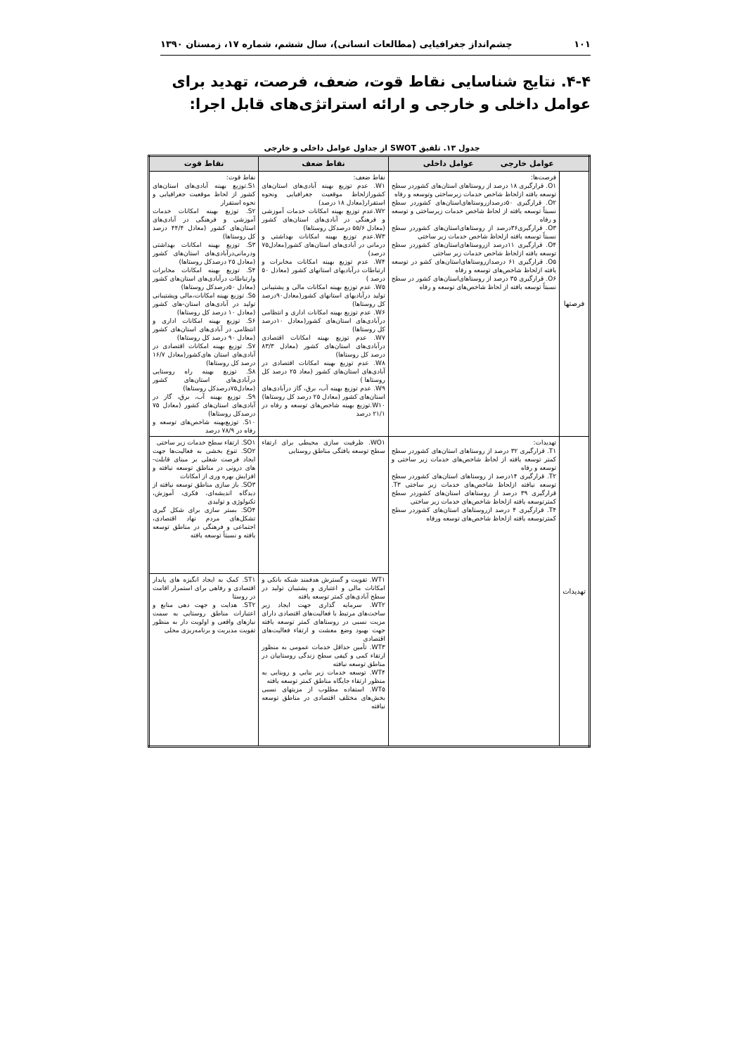۱۰۱ چشم‌انداز جغرافیایی (مطالعات انسانی)، سال ششم، شماره ۱۷، زمستان ۱۳۹۰
۴-۴. نتایج شناسایی نقاط قوت، ضعف، فرصت، تهدید برای عوامل داخلی و خارجی و ارائه استراتژی‌های قابل اجرا:
جدول ۱۳. تلفیق SWOT از جداول عوامل داخلی و خارجی
| عوامل خارجی عوامل داخلی | | نقاط ضعف | نقاط قوت |
| --- | --- | --- | --- |
| فرصتها | فرصت‌ها: O۱. قرارگیری ۱۸ درصد از روستاهای استان‌های کشوردر سطح توسعه یافته ازلحاظ شاخص خدمات زیرساختی وتوسعه و رفاه O۲. قرارگیری ۵۰درصدازروستاهای‌استان‌های کشوردر سطح نسبتاً توسعه یافته از لحاظ شاخص خدمات زیرساختی و توسعه و رفاه O۳. قرارگیری۳۶درصد از روستاهای‌استان‌های کشوردر سطح نسبتاً توسعه یافته ازلحاظ شاخص خدمات زیر ساختی O۴. قرارگیری ۱۱درصد ازروستاهای‌استان‌های کشوردر سطح توسعه یافته ازلحاظ شاخص خدمات زیر ساختی O۵. قرارگیری ۶۱ درصدازروستاهای‌استان‌های کشو در توسعه یافته ازلحاظ شاخص‌های توسعه و رفاه O۶. قرارگیری ۳۵ درصد از روستاهای‌استان‌های کشور در سطح نسبتاً توسعه یافته از لحاظ شاخص‌های توسعه و رفاه | نقاط ضعف: W۱. عدم توزیع بهینه آبادی‌های استان‌های کشورازلحاظ موقعیت جغرافیایی ونحوه استقرار(معادل ۱۸ درصد) W۲.عدم توزیع بهینه امکانات خدمات آموزشی و فرهنگی در آبادی‌های استان‌های کشور (معادل ۵۵/۶ درصدکل روستاها) W۳.عدم توزیع بهینه امکانات بهداشتی و درمانی در آبادی‌های استان‌های کشور(معادل۷۵ درصد) W۴. عدم توزیع بهینه امکانات مخابرات و ارتباطات درآبادیهای استانهای کشور (معادل ۵۰ درصد ) W۵. عدم توزیع بهینه امکانات مالی و پشتیبانی تولید درآبادیهای استانهای کشور(معادل۹۰درصد کل روستاها) W۶. عدم توزیع بهینه امکانات اداری و انتظامی درآبادی‌های استان‌های کشور(معادل ۱۰درصد کل روستاها) W۷. عدم توزیع بهینه امکانات اقتصادی درآبادی‌های استان‌های کشور (معادل ۸۳/۳ درصد کل روستاها) W۸. عدم توزیع بهینه امکانات اقتصادی در آبادی‌های استان‌های کشور (معاد ۲۵ درصد کل روستاها ) W۹. عدم توزیع بهینه آب، برق، گاز درآبادی‌های استان‌های کشور (معادل ۲۵ درصد کل روستاها) W۱۰.توزیع بهینه شاخص‌های توسعه و رفاه در ۲۱/۱ درصد | نقاط قوت: S۱.توزیع بهینه آبادی‌های استان‌های کشور از لحاظ موقعیت جغرافیایی و نحوه استقرار S۲. توزیع بهینه امکانات خدمات آموزشی و فرهنگی در آبادی‌های استان‌های کشور (معادل ۴۴/۴ درصد کل روستاها) S۳. توزیع بهینه امکانات بهداشتی ودرمانی‌درآبادی‌های استان‌های کشور (معادل ۲۵ درصدکل روستاها) S۴. توزیع بهینه امکانات مخابرات وارتباطات درآبادی‌های استان‌های کشور (معادل ۵۰درصدکل روستاها) S۵. توزیع بهینه امکانات،مالی وپشتیبانی تولید در آبادی‌های استان-های کشور (معادل ۱۰ درصد کل روستاها) S۶. توزیع بهینه امکانات اداری و انتظامی در آبادی‌های استان‌های کشور (معادل ۹۰ درصد کل روستاها) S۷. توزیع بهینه امکانات اقتصادی در آبادی‌های استان های‌کشور(معادل ۱۶/۷ درصد کل روستاها) S۸. توزیع بهینه راه روستایی درآبادی‌های استان‌های کشور (معادل۷۵درصدکل روستاها) S۹. توزیع بهینه آب، برق، گاز در آبادی‌های استان‌های کشور (معادل ۷۵ درصدکل روستاها) S۱۰. توزیع‌بهینه شاخص‌های توسعه و رفاه در ۷۸/۹ درصد |
| تهدیدات | تهدیدات: T۱. قرارگیری ۳۲ درصد از روستاهای استان‌های کشوردر سطح کمتر توسعه یافته از لحاظ شاخص‌های خدمات زیر ساختی و توسعه و رفاه T۲. قرارگیری ۱۴درصد از روستاهای استان‌های کشوردر سطح توسعه نیافته ازلحاظ شاخص‌های خدمات زیر ساختی T۳. قرارگیری ۳۹ درصد از روستاهای استان‌های کشوردر سطح کمترتوسعه یافته ازلحاظ شاخص‌های خدمات زیر ساختی T۴. قرارگیری ۴ درصد ازروستاهای استان‌های کشوردر سطح کمترتوسعه یافته ازلحاظ شاخص‌های توسعه ورفاه | WO۱. ظرفیت سازی محیطی برای ارتقاء سطح توسعه یافتگی مناطق روستایی | SO۱. ارتقاء سطح خدمات زیر ساختی SO۲. تنوع بخشی به فعالیت‌ها جهت ایجاد فرصت شغلی بر مبنای قابلت-های درونی در مناطق توسعه نیافته و افزایش بهره وری از امکانات SO۳. باز سازی مناطق توسعه نیافته از دیدگاه اندیشه‌ای، فکری، آموزش، تکنولوژی و تولیدی SO۴. بستر سازی برای شکل گیری تشکل‌های مردم نهاد اقتصادی، اجتماعی و فرهنگی در مناطق توسعه یافته و نسبتاً توسعه یافته |
| | | WT۱. تقویت و گسترش هدفمند شبکه بانکی و امکانات مالی و اعتباری و پشتیبان تولید در سطح آبادی‌های کمتر توسعه یافته WT۲. سرمایه گذاری جهت ایجاد زیر ساخت‌های مرتبط با فعالیت‌های اقتصادی دارای مزیت نسبی در روستاهای کمتر توسعه یافته جهت بهبود وضع معشت و ارتقاء فعالیت‌های اقتصادی WT۳. تأمین حداقل خدمات عمومی به منظور ارتقاء کمی و کیفی سطح زندگی روستاییان در مناطق توسعه نیافته WT۴. توسعه خدمات زیر بنایی و روبنایی به منظور ارتقاء جایگاه مناطق کمتر توسعه یافته WT۵. استفاده مطلوب از مزیتهای نسبی بخش‌های مختلف اقتصادی در مناطق توسعه نیافته | ST۱. کمک به ایجاد انگیزه های پایدار اقتصادی و رفاهی برای استمرار اقامت در روستا ST۲. هدایت و جهت دهی منابع و اعتبارات مناطق روستایی به سمت نیازهای واقعی و اولویت دار به منظور تقویت مدیریت و برنامه‌ریزی محلی |